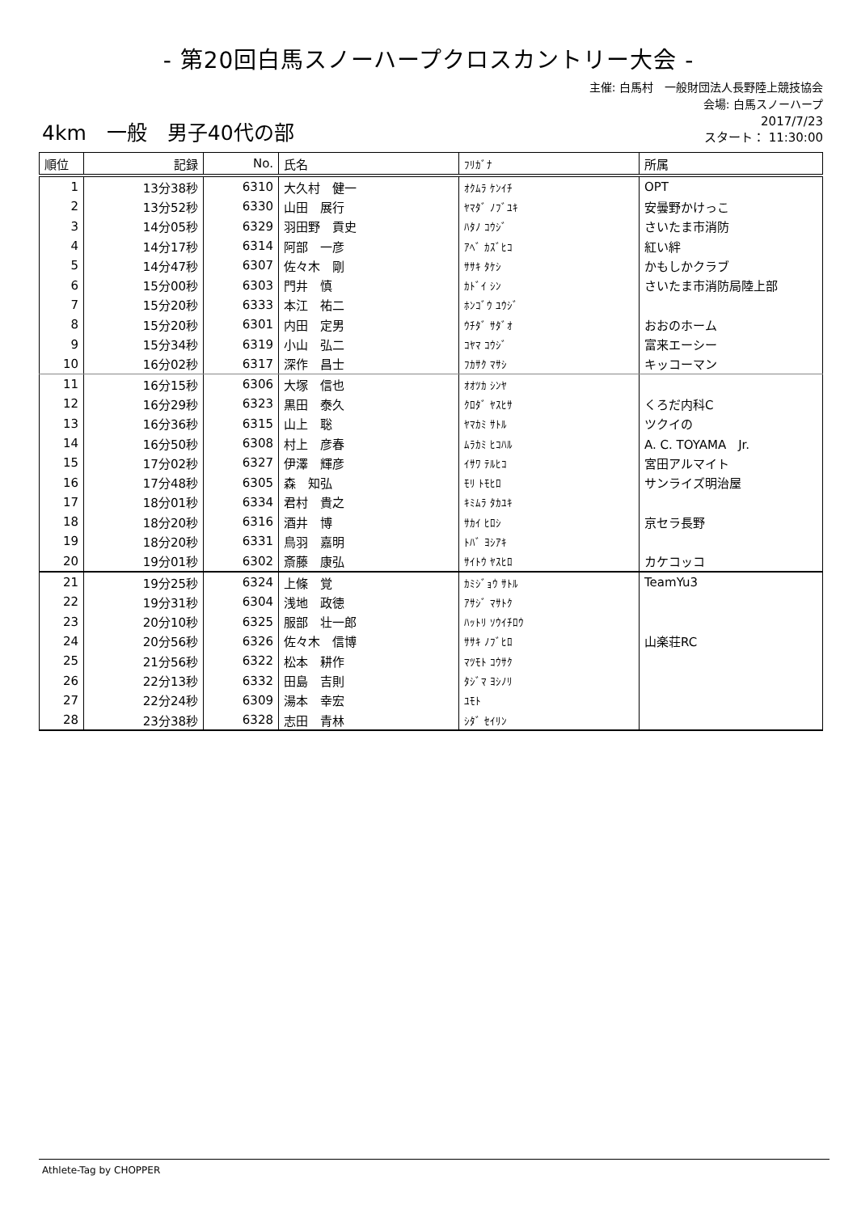- 第20回白馬スノーハープクロスカントリー大会 -
主催: 白馬村　一般財団法人長野陸上競技協会
会場: 白馬スノーハープ
4km　一般　男子40代の部
2017/7/23
スタート： 11:30:00
| 順位 | 記録 | No. | 氏名 | ﾌﾘｶﾞﾅ | 所属 |
| --- | --- | --- | --- | --- | --- |
| 1 | 13分38秒 | 6310 | 大久村 健一 | ｵｸﾑﾗ ｹﾝｲﾁ | OPT |
| 2 | 13分52秒 | 6330 | 山田 展行 | ﾔﾏﾀﾞ ﾉﾌﾞﾕｷ | 安曇野かけっこ |
| 3 | 14分05秒 | 6329 | 羽田野 貢史 | ﾊﾀﾉ ｺｳｼﾞ | さいたま市消防 |
| 4 | 14分17秒 | 6314 | 阿部 一彦 | ｱﾍﾞ ｶｽﾞﾋｺ | 紅い絆 |
| 5 | 14分47秒 | 6307 | 佐々木 剛 | ｻｻｷ ﾀｹｼ | かもしかクラブ |
| 6 | 15分00秒 | 6303 | 門井 慎 | ｶﾄﾞｲ ｼﾝ | さいたま市消防局陸上部 |
| 7 | 15分20秒 | 6333 | 本江 祐二 | ﾎﾝｺﾞｳ ﾕｳｼﾞ | |
| 8 | 15分20秒 | 6301 | 内田 定男 | ｳﾁﾀﾞ ｻﾀﾞｵ | おおのホーム |
| 9 | 15分34秒 | 6319 | 小山 弘二 | ｺﾔﾏ ｺｳｼﾞ | 富来エーシー |
| 10 | 16分02秒 | 6317 | 深作 昌士 | ﾌｶｻｸ ﾏｻｼ | キッコーマン |
| 11 | 16分15秒 | 6306 | 大塚 信也 | ｵｵﾂｶ ｼﾝﾔ | |
| 12 | 16分29秒 | 6323 | 黒田 泰久 | ｸﾛﾀﾞ ﾔｽﾋｻ | くろだ内科C |
| 13 | 16分36秒 | 6315 | 山上 聡 | ﾔﾏｶﾐ ｻﾄﾙ | ツクイの |
| 14 | 16分50秒 | 6308 | 村上 彦春 | ﾑﾗｶﾐ ﾋｺﾊﾙ | A. C. TOYAMA Jr. |
| 15 | 17分02秒 | 6327 | 伊澤 輝彦 | ｲｻﾜ ﾃﾙﾋｺ | 宮田アルマイト |
| 16 | 17分48秒 | 6305 | 森 知弘 | ﾓﾘ ﾄﾓﾋﾛ | サンライズ明治屋 |
| 17 | 18分01秒 | 6334 | 君村 貴之 | ｷﾐﾑﾗ ﾀｶﾕｷ | |
| 18 | 18分20秒 | 6316 | 酒井 博 | ｻｶｲ ﾋﾛｼ | 京セラ長野 |
| 19 | 18分20秒 | 6331 | 鳥羽 嘉明 | ﾄﾊﾞ ﾖｼｱｷ | |
| 20 | 19分01秒 | 6302 | 斎藤 康弘 | ｻｲﾄｳ ﾔｽﾋﾛ | カケコッコ |
| 21 | 19分25秒 | 6324 | 上條 覚 | ｶﾐｼﾞｮｳ ｻﾄﾙ | TeamYu3 |
| 22 | 19分31秒 | 6304 | 浅地 政徳 | ｱｻｼﾞ ﾏｻﾄｸ | |
| 23 | 20分10秒 | 6325 | 服部 壮一郎 | ﾊｯﾄﾘ ｿｳｲﾁﾛｳ | |
| 24 | 20分56秒 | 6326 | 佐々木 信博 | ｻｻｷ ﾉﾌﾞﾋﾛ | 山楽荘RC |
| 25 | 21分56秒 | 6322 | 松本 耕作 | ﾏﾂﾓﾄ ｺｳｻｸ | |
| 26 | 22分13秒 | 6332 | 田島 吉則 | ﾀｼﾞﾏ ﾖｼﾉﾘ | |
| 27 | 22分24秒 | 6309 | 湯本 幸宏 | ﾕﾓﾄ | |
| 28 | 23分38秒 | 6328 | 志田 青林 | ｼﾀﾞ ｾｲﾘﾝ | |
Athlete-Tag by CHOPPER